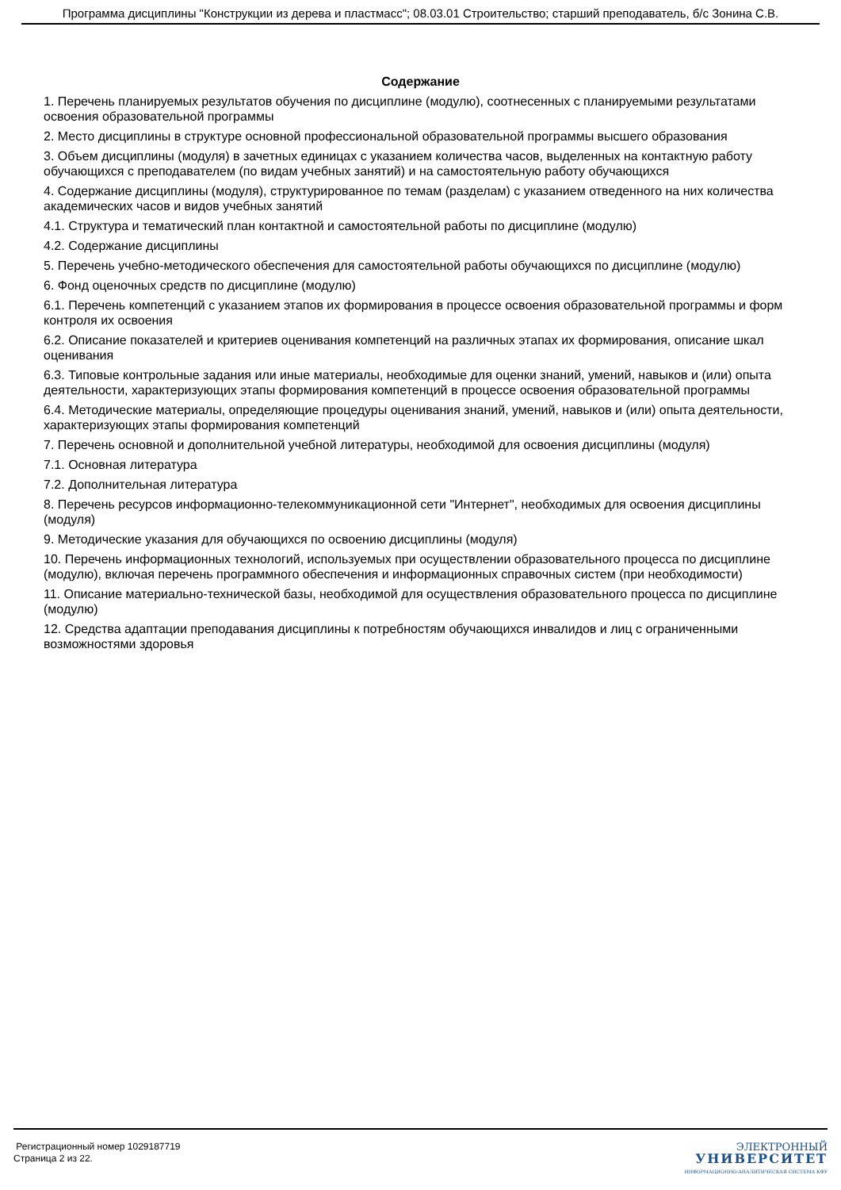Программа дисциплины "Конструкции из дерева и пластмасс"; 08.03.01 Строительство; старший преподаватель, б/с Зонина С.В.
Содержание
1. Перечень планируемых результатов обучения по дисциплине (модулю), соотнесенных с планируемыми результатами освоения образовательной программы
2. Место дисциплины в структуре основной профессиональной образовательной программы высшего образования
3. Объем дисциплины (модуля) в зачетных единицах с указанием количества часов, выделенных на контактную работу обучающихся с преподавателем (по видам учебных занятий) и на самостоятельную работу обучающихся
4. Содержание дисциплины (модуля), структурированное по темам (разделам) с указанием отведенного на них количества академических часов и видов учебных занятий
4.1. Структура и тематический план контактной и самостоятельной работы по дисциплине (модулю)
4.2. Содержание дисциплины
5. Перечень учебно-методического обеспечения для самостоятельной работы обучающихся по дисциплине (модулю)
6. Фонд оценочных средств по дисциплине (модулю)
6.1. Перечень компетенций с указанием этапов их формирования в процессе освоения образовательной программы и форм контроля их освоения
6.2. Описание показателей и критериев оценивания компетенций на различных этапах их формирования, описание шкал оценивания
6.3. Типовые контрольные задания или иные материалы, необходимые для оценки знаний, умений, навыков и (или) опыта деятельности, характеризующих этапы формирования компетенций в процессе освоения образовательной программы
6.4. Методические материалы, определяющие процедуры оценивания знаний, умений, навыков и (или) опыта деятельности, характеризующих этапы формирования компетенций
7. Перечень основной и дополнительной учебной литературы, необходимой для освоения дисциплины (модуля)
7.1. Основная литература
7.2. Дополнительная литература
8. Перечень ресурсов информационно-телекоммуникационной сети "Интернет", необходимых для освоения дисциплины (модуля)
9. Методические указания для обучающихся по освоению дисциплины (модуля)
10. Перечень информационных технологий, используемых при осуществлении образовательного процесса по дисциплине (модулю), включая перечень программного обеспечения и информационных справочных систем (при необходимости)
11. Описание материально-технической базы, необходимой для осуществления образовательного процесса по дисциплине (модулю)
12. Средства адаптации преподавания дисциплины к потребностям обучающихся инвалидов и лиц с ограниченными возможностями здоровья
Регистрационный номер 1029187719
Страница 2 из 22.
ЭЛЕКТРОННЫЙ
УНИВЕРСИТЕТ
ИНФОРМАЦИОННО-АНАЛИТИЧЕСКАЯ СИСТЕМА КФУ